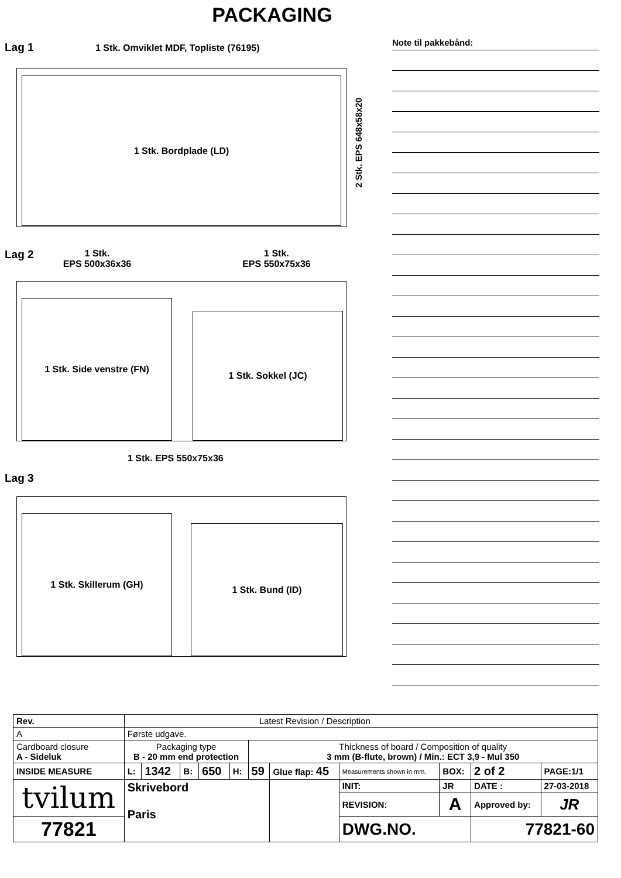PACKAGING
Lag 1 1 Stk. Omviklet MDF, Topliste (76195)
1 Stk. Bordplade (LD)
2 Stk. EPS 648x58x20
Lag 2 1 Stk.
EPS 500x36x36 1 Stk.
EPS 550x75x36
1 Stk. Side venstre (FN)
1 Stk. Sokkel (JC)
1 Stk. EPS 550x75x36
Lag 3
1 Stk. Skillerum (GH)
1 Stk. Bund (ID)
Note til pakkebånd:
| Rev. | Latest Revision / Description | | | | | | | | | | | |
| A | Første udgave. | | | | | | | | | | | |
| Cardboard closure A - Sideluk | | Packaging type B - 20 mm end protection | | | | | Thickness of board / Composition of quality 3 mm (B-flute, brown) / Min.: ECT 3,9 - Mul 350 | | | | | |
| INSIDE MEASURE | | L: | 1342 | B: | 650 | H: | 59 | Glue flap: 45 | Measurements shown in mm. | BOX: | 2 of 2 | PAGE:1/1 |
| tvilum | | Skrivebord Paris | | | | | | | INIT: | JR | DATE : | 27-03-2018 |
| | | | | | | | | | REVISION: | A | Approved by: | JR |
| 77821 | | | | | | | | | DWG.NO. | | 77821-60 | |